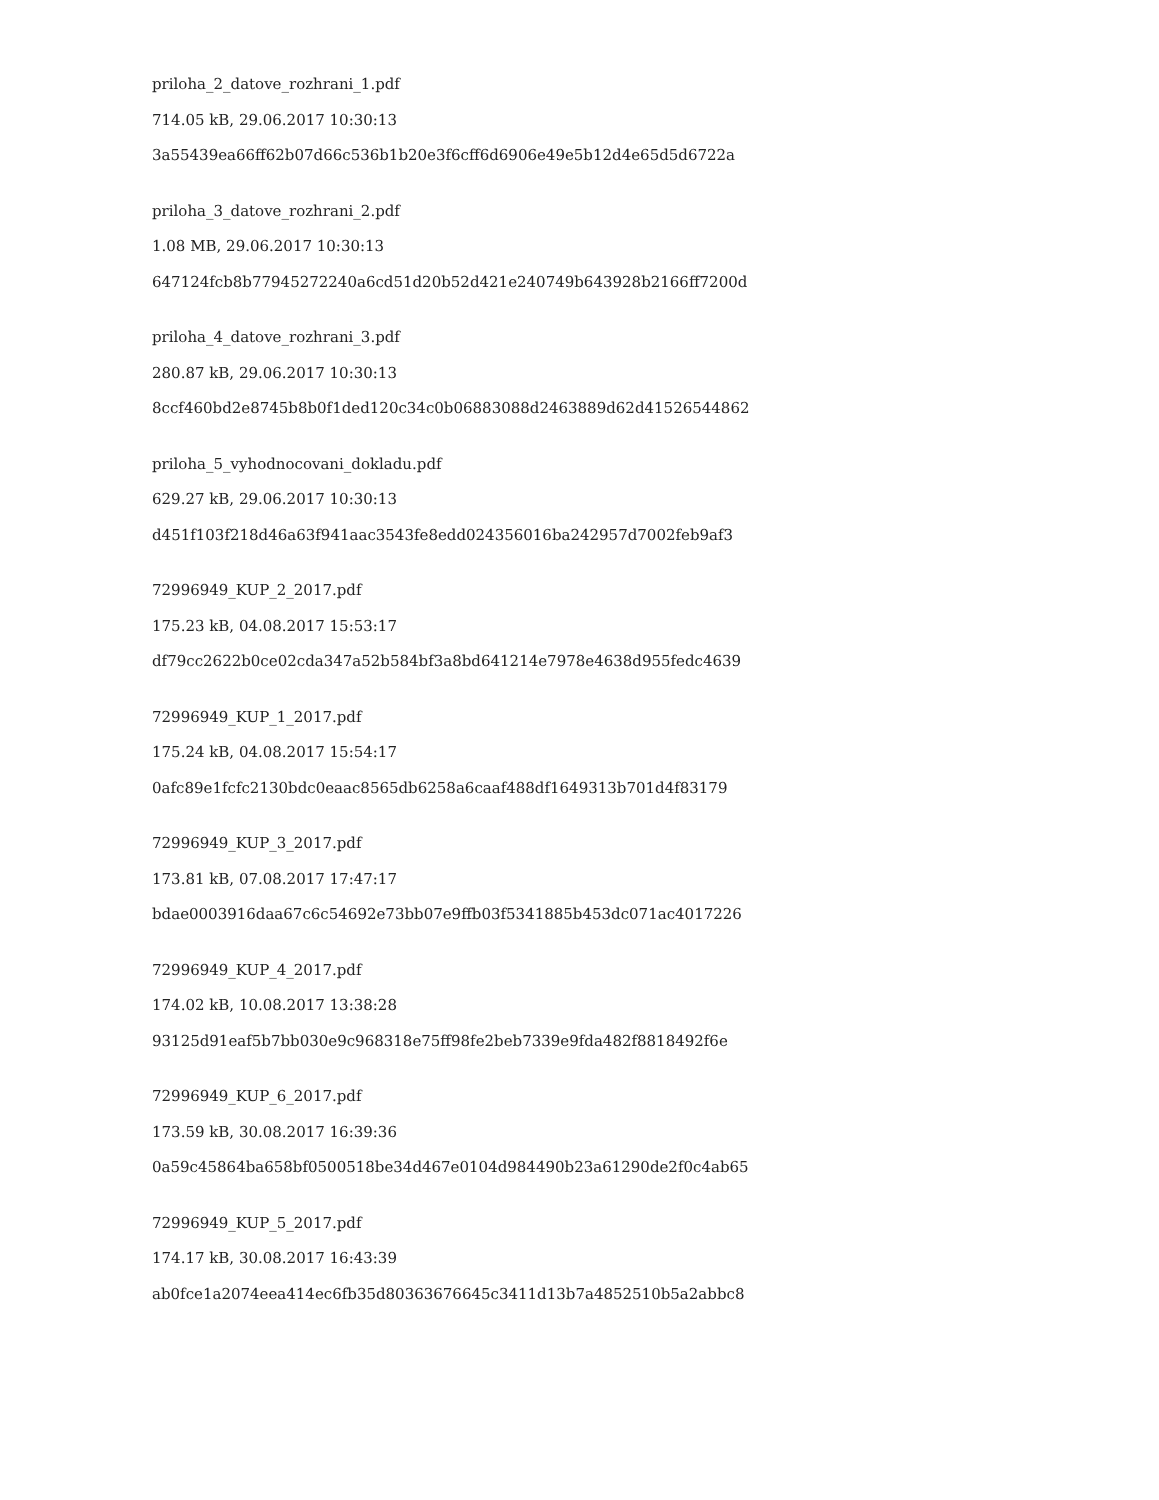priloha_2_datove_rozhrani_1.pdf
714.05 kB, 29.06.2017 10:30:13
3a55439ea66ff62b07d66c536b1b20e3f6cff6d6906e49e5b12d4e65d5d6722a
priloha_3_datove_rozhrani_2.pdf
1.08 MB, 29.06.2017 10:30:13
647124fcb8b77945272240a6cd51d20b52d421e240749b643928b2166ff7200d
priloha_4_datove_rozhrani_3.pdf
280.87 kB, 29.06.2017 10:30:13
8ccf460bd2e8745b8b0f1ded120c34c0b06883088d2463889d62d41526544862
priloha_5_vyhodnocovani_dokladu.pdf
629.27 kB, 29.06.2017 10:30:13
d451f103f218d46a63f941aac3543fe8edd024356016ba242957d7002feb9af3
72996949_KUP_2_2017.pdf
175.23 kB, 04.08.2017 15:53:17
df79cc2622b0ce02cda347a52b584bf3a8bd641214e7978e4638d955fedc4639
72996949_KUP_1_2017.pdf
175.24 kB, 04.08.2017 15:54:17
0afc89e1fcfc2130bdc0eaac8565db6258a6caaf488df1649313b701d4f83179
72996949_KUP_3_2017.pdf
173.81 kB, 07.08.2017 17:47:17
bdae0003916daa67c6c54692e73bb07e9ffb03f5341885b453dc071ac4017226
72996949_KUP_4_2017.pdf
174.02 kB, 10.08.2017 13:38:28
93125d91eaf5b7bb030e9c968318e75ff98fe2beb7339e9fda482f8818492f6e
72996949_KUP_6_2017.pdf
173.59 kB, 30.08.2017 16:39:36
0a59c45864ba658bf0500518be34d467e0104d984490b23a61290de2f0c4ab65
72996949_KUP_5_2017.pdf
174.17 kB, 30.08.2017 16:43:39
ab0fce1a2074eea414ec6fb35d80363676645c3411d13b7a4852510b5a2abbc8